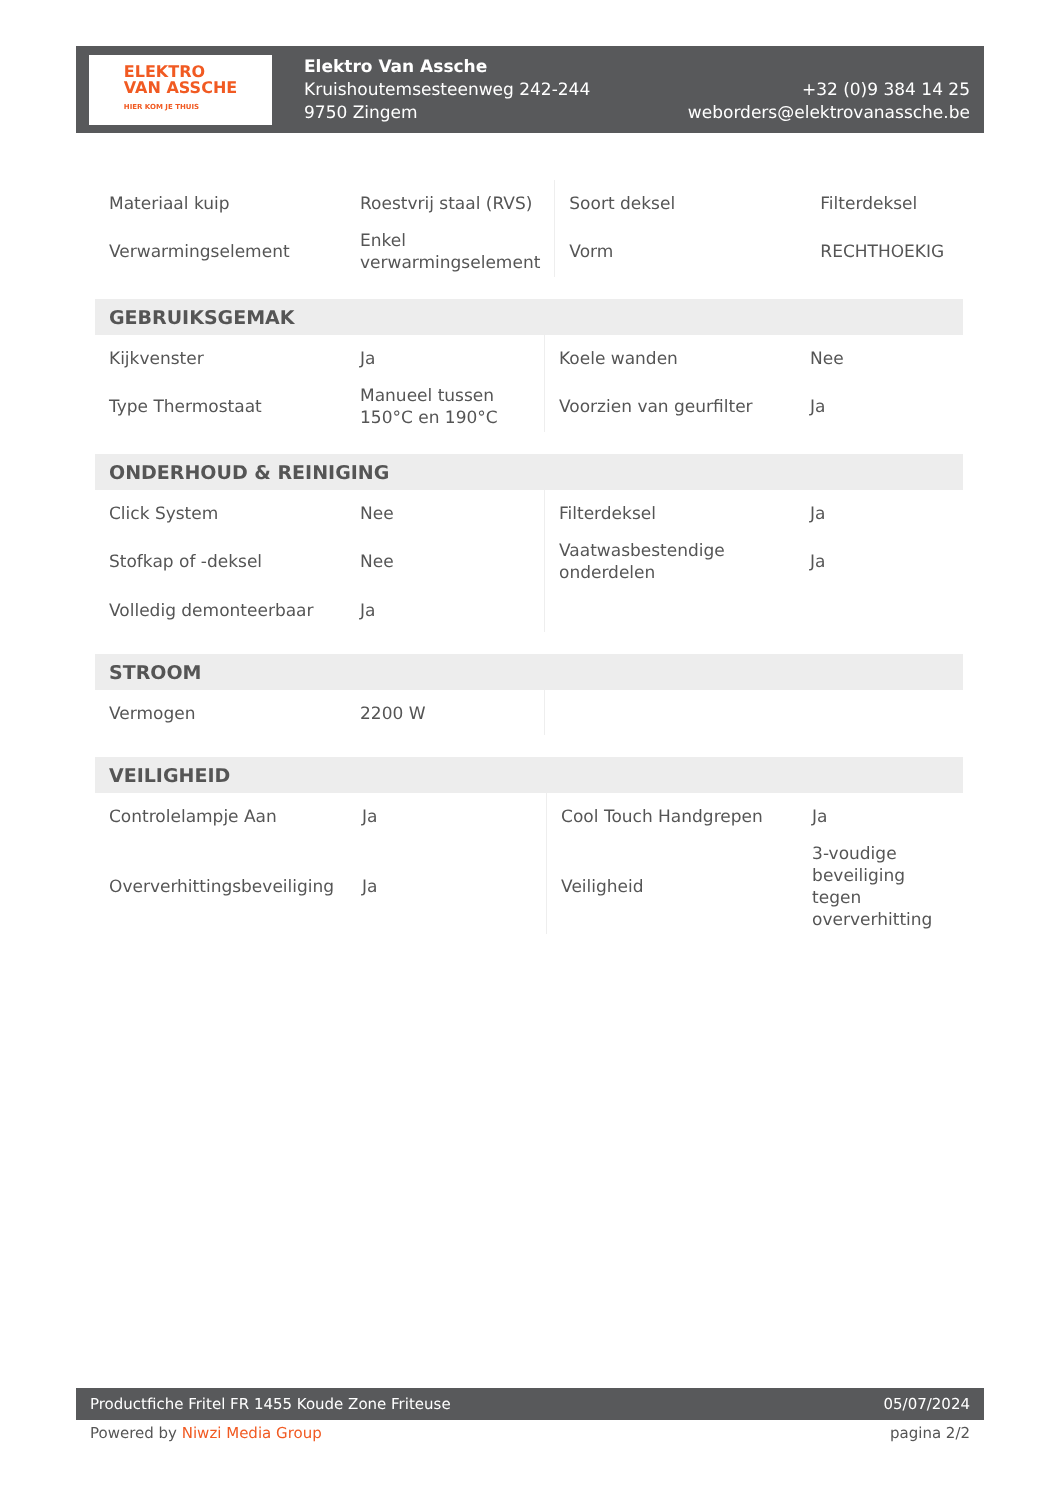ELEKTRO
VAN ASSCHE
HIER KOM JE THUIS
Elektro Van Assche
Kruishoutemsesteenweg 242-244
9750 Zingem
+32 (0)9 384 14 25
weborders@elektrovanassche.be
| Materiaal kuip | Roestvrij staal (RVS) | Soort deksel | Filterdeksel |
| Verwarmingselement | Enkel verwarmingselement | Vorm | RECHTHOEKIG |
| GEBRUIKSGEMAK | | | |
| --- | --- | --- | --- |
| Kijkvenster | Ja | Koele wanden | Nee |
| Type Thermostaat | Manueel tussen 150°C en 190°C | Voorzien van geurfilter | Ja |
| ONDERHOUD & REINIGING | | | |
| --- | --- | --- | --- |
| Click System | Nee | Filterdeksel | Ja |
| Stofkap of -deksel | Nee | Vaatwasbestendige onderdelen | Ja |
| Volledig demonteerbaar | Ja | | |
| STROOM | | | |
| --- | --- | --- | --- |
| Vermogen | 2200 W | | |
| VEILIGHEID | | | |
| --- | --- | --- | --- |
| Controlelampje Aan | Ja | Cool Touch Handgrepen | Ja |
| Oververhittingsbeveiliging | Ja | Veiligheid | 3-voudige beveiliging tegen oververhitting |
Productfiche Fritel FR 1455 Koude Zone Friteuse 05/07/2024
Powered by Niwzi Media Group pagina 2/2